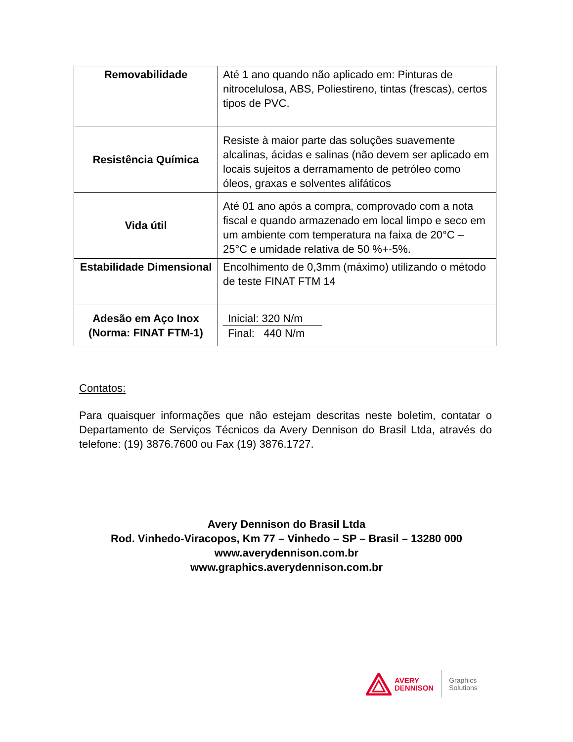| Removabilidade | Até 1 ano quando não aplicado em: Pinturas de nitrocelulosa, ABS, Poliestireno, tintas (frescas), certos tipos de PVC. |
| Resistência Química | Resiste à maior parte das soluções suavemente alcalinas, ácidas e salinas (não devem ser aplicado em locais sujeitos a derramamento de petróleo como óleos, graxas e solventes alifáticos |
| Vida útil | Até 01 ano após a compra, comprovado com a nota fiscal e quando armazenado em local limpo e seco em um ambiente com temperatura na faixa de 20°C – 25°C e umidade relativa de 50 %+-5%. |
| Estabilidade Dimensional | Encolhimento de 0,3mm (máximo) utilizando o método de teste FINAT FTM 14 |
| Adesão em Aço Inox (Norma: FINAT FTM-1) | Inicial: 320 N/m Final: 440 N/m |
Contatos:
Para quaisquer informações que não estejam descritas neste boletim, contatar o Departamento de Serviços Técnicos da Avery Dennison do Brasil Ltda, através do telefone: (19) 3876.7600 ou Fax (19) 3876.1727.
Avery Dennison do Brasil Ltda
Rod. Vinhedo-Viracopos, Km 77 – Vinhedo – SP – Brasil – 13280 000
www.averydennison.com.br
www.graphics.averydennison.com.br
AVERY
DENNISON
Graphics
Solutions